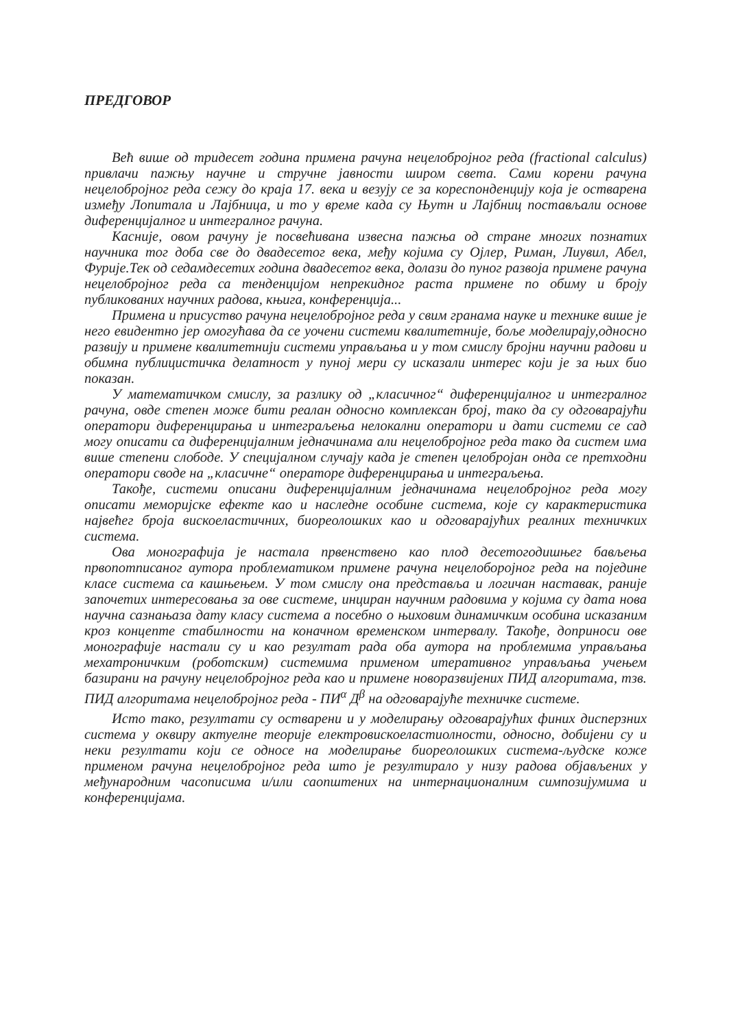ПРЕДГОВОР
Већ више од тридесет година примена рачуна нецелобројног реда (fractional calculus) привлачи пажњу научне и стручне јавности широм света. Сами корени рачуна нецелобројног реда сежу до краја 17. века и везују се за кореспонденцију која је остварена између Лопитала и Лајбница, и то у време када су Њутн и Лајбниц постављали основе диференцијалног и интегралног рачуна.
Касније, овом рачуну је посвећивана извесна пажња од стране многих познатих научника тог доба све до двадесетог века, међу којима су Ојлер, Риман, Лиувил, Абел, Фурије.Тек од седамдесетих година двадесетог века, долази до пуног развоја примене рачуна нецелобројног реда са тенденцијом непрекидног раста примене по обиму и броју публикованих научних радова, књига, конференција...
Примена и присуство рачуна нецелобројног реда у свим гранама науке и технике више је него евидентно јер омогућава да се уочени системи квалитетније, боље моделирају,односно развију и примене квалитетнији системи управљања и у том смислу бројни научни радови и обимна публицистичка делатност у пуној мери су исказали интерес који је за њих био показан.
У математичком смислу, за разлику од „класичног“ диференцијалног и интегралног рачуна, овде степен може бити реалан односно комплексан број, тако да су одговарајући оператори диференцирања и интеграљења нелокални оператори и дати системи се сад могу описати са диференцијалним једначинама али нецелобројног реда тако да систем има више степени слободе. У специјалном случају када је степен целобројан онда се претходни оператори своде на „класичне“ операторе диференцирања и интеграљења.
Такође, системи описани диференцијалним једначинама нецелобројног реда могу описати меморијске ефекте као и наследне особине система, које су карактеристика највећег броја вискоеластичних, биореолошких као и одговарајућих реалних техничких система.
Ова монографија је настала првенствено као плод десетогодишњег бављења првопотписаног аутора проблематиком примене рачуна нецелоборојног реда на поједине класе система са кашњењем. У том смислу она представља и логичан наставак, раније започетих интересовања за ове системе, инциран научним радовима у којима су дата нова научна сазнањаза дату класу система а посебно о њиховим динамичким особина исказаним кроз концепте стабилности на коначном временском интервалу. Такође, доприноси ове монографије настали су и као резултат рада оба аутора на проблемима управљања мехатроничким (роботским) системима применом итеративног управљања учењем базирани на рачуну нецелобројног реда као и примене новоразвијених ПИД алгоритама, тзв. ПИД алгоритама нецелобројног реда - ПИ<sup>α</sup> Д<sup>β</sup> на одговарајуће техничке системе.
Исто тако, резултати су остварени и у моделирању одговарајућих финих дисперзних система у оквиру актуелне теорије електровискоеластиолности, односно, добијени су и неки резултати који се односе на моделирање биореолошких система-људске коже применом рачуна нецелобројног реда што је резултирало у низу радова објављених у међународним часописима и/или саопштених на интернационалним симпозијумима и конференцијама.